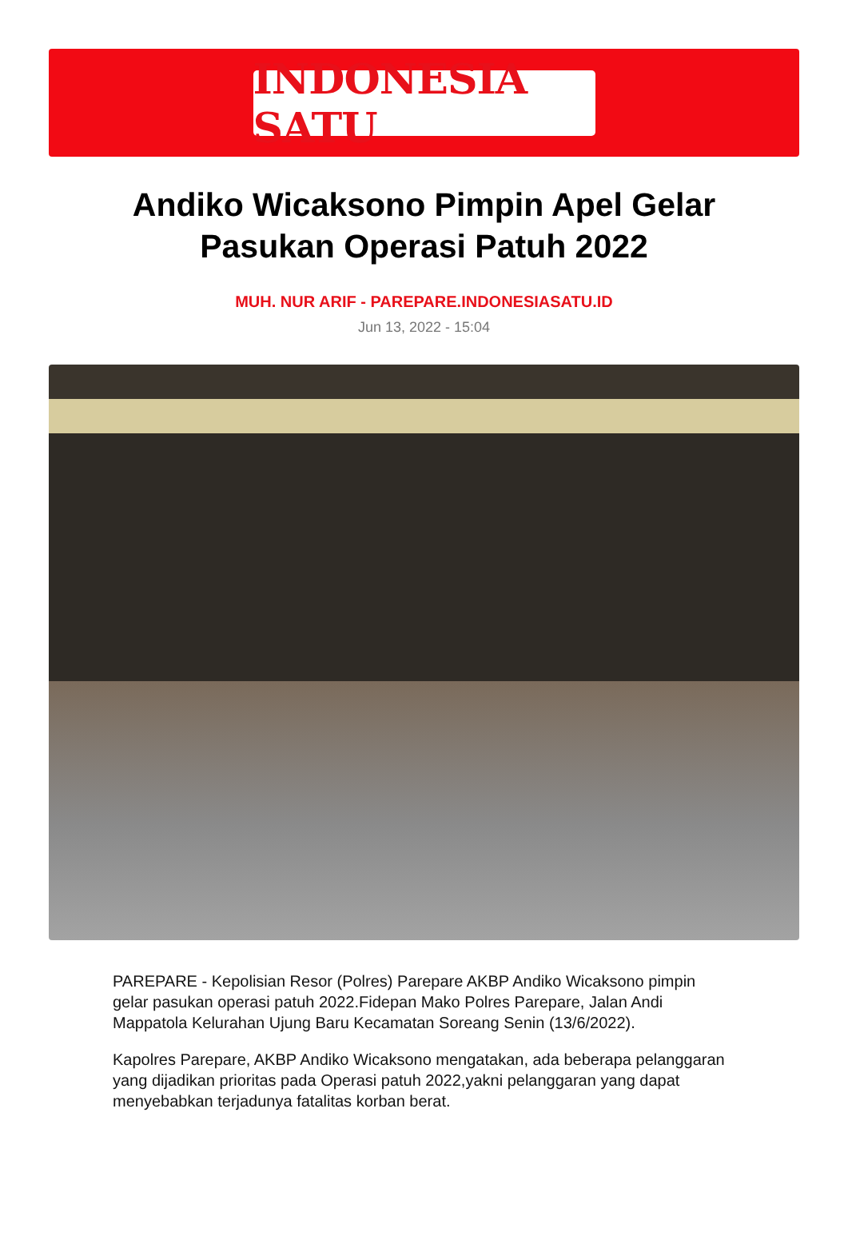INDONESIA SATU
Andiko Wicaksono Pimpin Apel Gelar Pasukan Operasi Patuh 2022
MUH. NUR ARIF - PAREPARE.INDONESIASATU.ID
Jun 13, 2022 - 15:04
PAREPARE - Kepolisian Resor (Polres) Parepare AKBP Andiko Wicaksono pimpin gelar pasukan operasi patuh 2022.Fidepan Mako Polres Parepare, Jalan Andi Mappatola Kelurahan Ujung Baru Kecamatan Soreang Senin (13/6/2022).
Kapolres Parepare, AKBP Andiko Wicaksono mengatakan, ada beberapa pelanggaran yang dijadikan prioritas pada Operasi patuh 2022,yakni pelanggaran yang dapat menyebabkan terjadunya fatalitas korban berat.